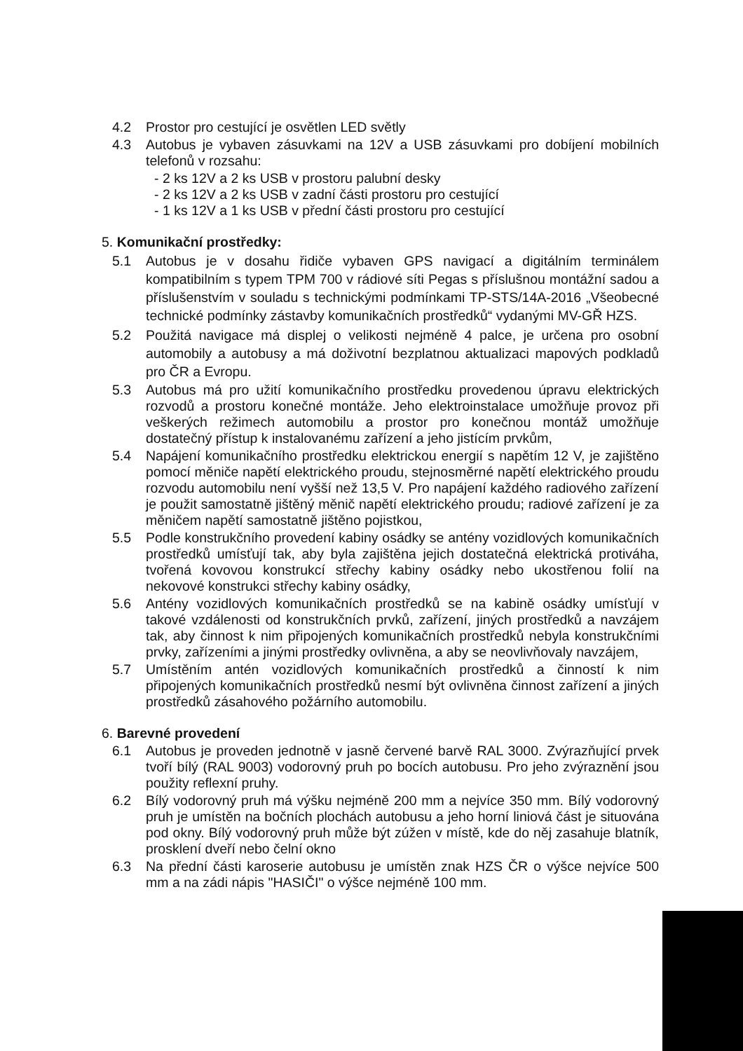4.2 Prostor pro cestující je osvětlen LED světly
4.3 Autobus je vybaven zásuvkami na 12V a USB zásuvkami pro dobíjení mobilních telefonů v rozsahu:
- 2 ks 12V a 2 ks USB v prostoru palubní desky
- 2 ks 12V a 2 ks USB v zadní části prostoru pro cestující
- 1 ks 12V a 1 ks USB v přední části prostoru pro cestující
5. Komunikační prostředky:
5.1 Autobus je v dosahu řidiče vybaven GPS navigací a digitálním terminálem kompatibilním s typem TPM 700 v rádiové síti Pegas s příslušnou montážní sadou a příslušenstvím v souladu s technickými podmínkami TP-STS/14A-2016 „Všeobecné technické podmínky zástavby komunikačních prostředků“ vydanými MV-GŘ HZS.
5.2 Použitá navigace má displej o velikosti nejméně 4 palce, je určena pro osobní automobily a autobusy a má doživotní bezplatnou aktualizaci mapových podkladů pro ČR a Evropu.
5.3 Autobus má pro užití komunikačního prostředku provedenou úpravu elektrických rozvodů a prostoru konečné montáže. Jeho elektroinstalace umožňuje provoz při veškerých režimech automobilu a prostor pro konečnou montáž umožňuje dostatečný přístup k instalovanému zařízení a jeho jistícím prvkům,
5.4 Napájení komunikačního prostředku elektrickou energií s napětím 12 V, je zajištěno pomocí měniče napětí elektrického proudu, stejnosměrné napětí elektrického proudu rozvodu automobilu není vyšší než 13,5 V. Pro napájení každého radiového zařízení je použit samostatně jištěný měnič napětí elektrického proudu; radiové zařízení je za měničem napětí samostatně jištěno pojistkou,
5.5 Podle konstrukčního provedení kabiny osádky se antény vozidlových komunikačních prostředků umísťují tak, aby byla zajištěna jejich dostatečná elektrická protiváha, tvořená kovovou konstrukcí střechy kabiny osádky nebo ukostřenou folií na nekovové konstrukci střechy kabiny osádky,
5.6 Antény vozidlových komunikačních prostředků se na kabině osádky umísťují v takové vzdálenosti od konstrukčních prvků, zařízení, jiných prostředků a navzájem tak, aby činnost k nim připojených komunikačních prostředků nebyla konstrukčními prvky, zařízeními a jinými prostředky ovlivněna, a aby se neovlivňovaly navzájem,
5.7 Umístěním antén vozidlových komunikačních prostředků a činností k nim připojených komunikačních prostředků nesmí být ovlivněna činnost zařízení a jiných prostředků zásahového požárního automobilu.
6. Barevné provedení
6.1 Autobus je proveden jednotně v jasně červené barvě RAL 3000. Zvýrazňující prvek tvoří bílý (RAL 9003) vodorovný pruh po bocích autobusu. Pro jeho zvýraznění jsou použity reflexní pruhy.
6.2 Bílý vodorovný pruh má výšku nejméně 200 mm a nejvíce 350 mm. Bílý vodorovný pruh je umístěn na bočních plochách autobusu a jeho horní liniová část je situována pod okny. Bílý vodorovný pruh může být zúžen v místě, kde do něj zasahuje blatník, prosklení dveří nebo čelní okno
6.3 Na přední části karoserie autobusu je umístěn znak HZS ČR o výšce nejvíce 500 mm a na zádi nápis "HASIČI" o výšce nejméně 100 mm.